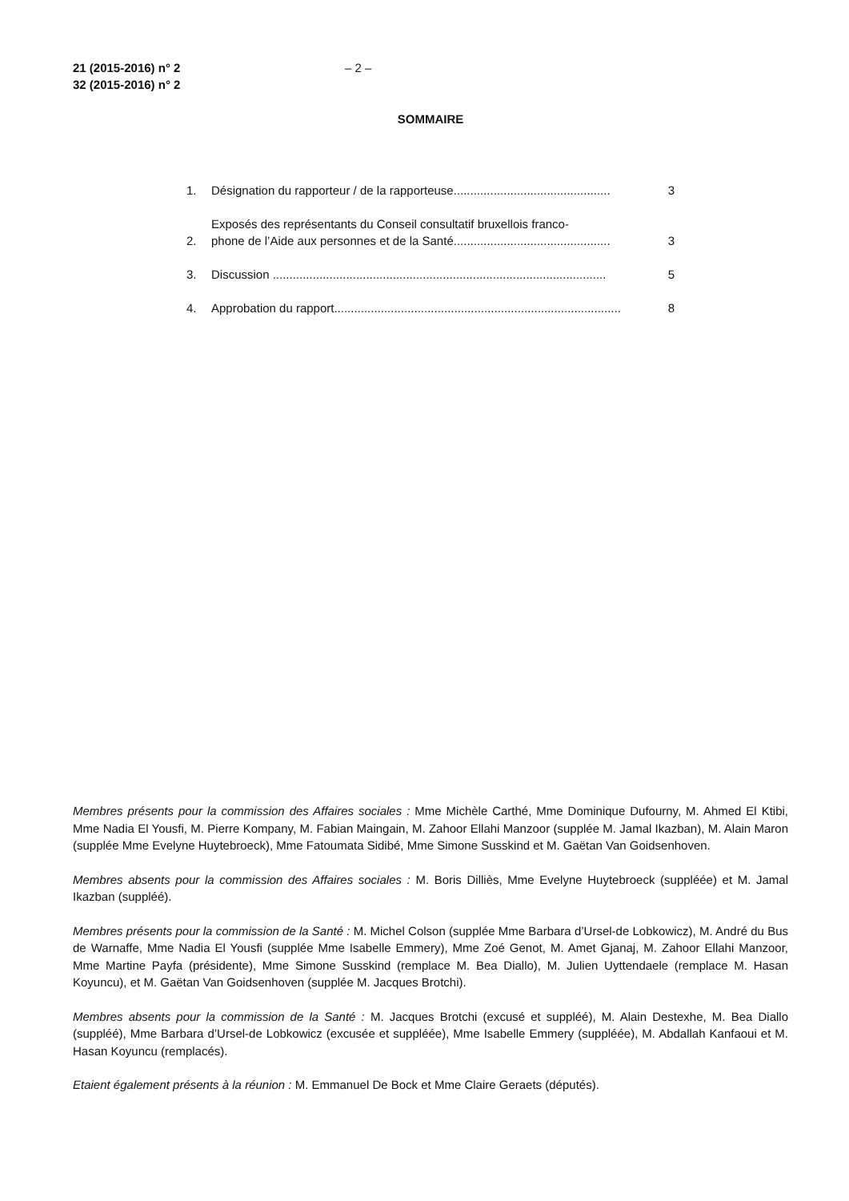21 (2015-2016) n° 2
32 (2015-2016) n° 2
– 2 –
SOMMAIRE
1.
Désignation du rapporteur / de la rapporteuse...............................................
3
2.
Exposés des représentants du Conseil consultatif bruxellois franco-
phone de l’Aide aux personnes et de la Santé...............................................
3
3.
Discussion ....................................................................................................
5
4.
Approbation du rapport......................................................................................
8
Membres présents pour la commission des Affaires sociales : Mme Michèle Carthé, Mme Dominique Dufourny, M. Ahmed El Ktibi, Mme Nadia El Yousfi, M. Pierre Kompany, M. Fabian Maingain, M. Zahoor Ellahi Manzoor (supplée M. Jamal Ikazban), M. Alain Maron (supplée Mme Evelyne Huytebroeck), Mme Fatoumata Sidibé, Mme Simone Susskind et M. Gaëtan Van Goidsenhoven.
Membres absents pour la commission des Affaires sociales : M. Boris Dilliès, Mme Evelyne Huytebroeck (suppléée) et M. Jamal Ikazban (suppléé).
Membres présents pour la commission de la Santé : M. Michel Colson (supplée Mme Barbara d’Ursel-de Lobkowicz), M. André du Bus de Warnaffe, Mme Nadia El Yousfi (supplée Mme Isabelle Emmery), Mme Zoé Genot, M. Amet Gjanaj, M. Zahoor Ellahi Manzoor, Mme Martine Payfa (présidente), Mme Simone Susskind (remplace M. Bea Diallo), M. Julien Uyttendaele (remplace M. Hasan Koyuncu), et M. Gaëtan Van Goidsenhoven (supplée M. Jacques Brotchi).
Membres absents pour la commission de la Santé : M. Jacques Brotchi (excusé et suppléé), M. Alain Destexhe, M. Bea Diallo (suppléé), Mme Barbara d’Ursel-de Lobkowicz (excusée et suppléée), Mme Isabelle Emmery (suppléée), M. Abdallah Kanfaoui et M. Hasan Koyuncu (remplacés).
Etaient également présents à la réunion : M. Emmanuel De Bock et Mme Claire Geraets (députés).